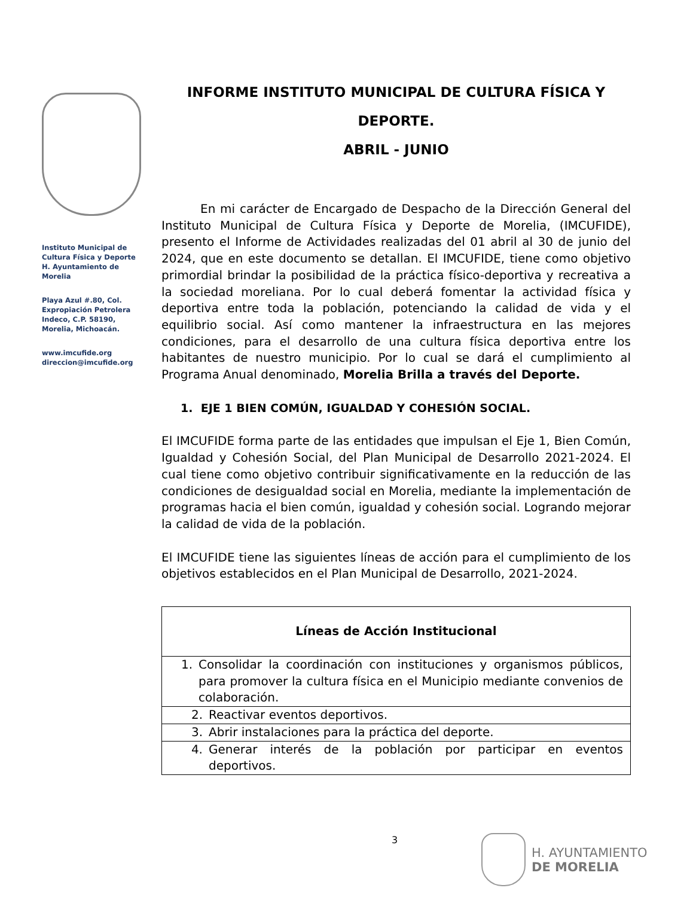Instituto Municipal de
Cultura Física y Deporte
H. Ayuntamiento de
Morelia
Playa Azul #.80, Col.
Expropiación Petrolera
Indeco, C.P. 58190,
Morelia, Michoacán.
www.imcufide.org
direccion@imcufide.org
INFORME INSTITUTO MUNICIPAL DE CULTURA FÍSICA Y DEPORTE.
ABRIL - JUNIO
En mi carácter de Encargado de Despacho de la Dirección General del Instituto Municipal de Cultura Física y Deporte de Morelia, (IMCUFIDE), presento el Informe de Actividades realizadas del 01 abril al 30 de junio del 2024, que en este documento se detallan. El IMCUFIDE, tiene como objetivo primordial brindar la posibilidad de la práctica físico-deportiva y recreativa a la sociedad moreliana. Por lo cual deberá fomentar la actividad física y deportiva entre toda la población, potenciando la calidad de vida y el equilibrio social. Así como mantener la infraestructura en las mejores condiciones, para el desarrollo de una cultura física deportiva entre los habitantes de nuestro municipio. Por lo cual se dará el cumplimiento al Programa Anual denominado, Morelia Brilla a través del Deporte.
1. EJE 1 BIEN COMÚN, IGUALDAD Y COHESIÓN SOCIAL.
El IMCUFIDE forma parte de las entidades que impulsan el Eje 1, Bien Común, Igualdad y Cohesión Social, del Plan Municipal de Desarrollo 2021-2024. El cual tiene como objetivo contribuir significativamente en la reducción de las condiciones de desigualdad social en Morelia, mediante la implementación de programas hacia el bien común, igualdad y cohesión social. Logrando mejorar la calidad de vida de la población.
El IMCUFIDE tiene las siguientes líneas de acción para el cumplimiento de los objetivos establecidos en el Plan Municipal de Desarrollo, 2021-2024.
| Líneas de Acción Institucional |
| --- |
| 1. Consolidar la coordinación con instituciones y organismos públicos, para promover la cultura física en el Municipio mediante convenios de colaboración. |
| 2. Reactivar eventos deportivos. |
| 3. Abrir instalaciones para la práctica del deporte. |
| 4. Generar interés de la población por participar en eventos deportivos. |
3
H. AYUNTAMIENTO
DE MORELIA